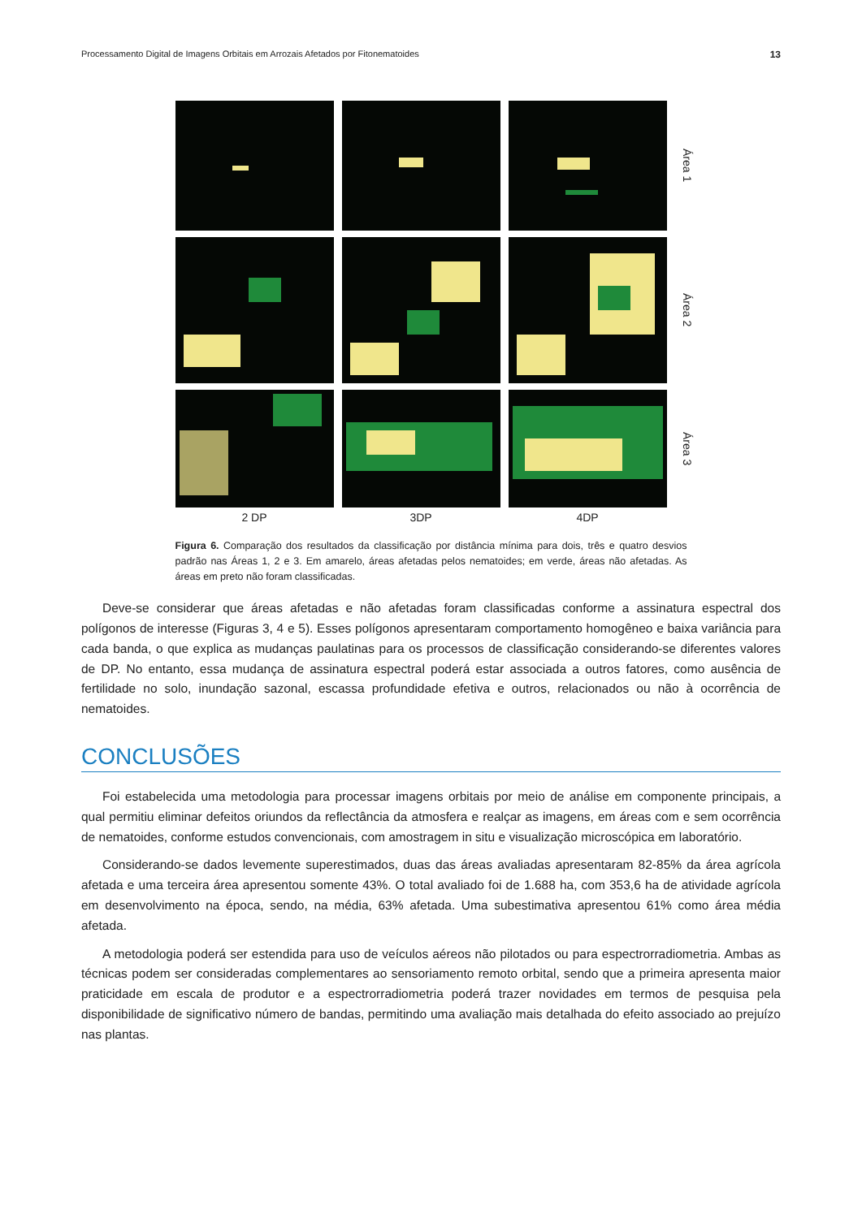Processamento Digital de Imagens Orbitais em Arrozais Afetados por Fitonematoides 13
Área 1
Área 2
Área 3
2 DP 3DP 4DP
Figura 6. Comparação dos resultados da classificação por distância mínima para dois, três e quatro desvios padrão nas Áreas 1, 2 e 3. Em amarelo, áreas afetadas pelos nematoides; em verde, áreas não afetadas. As áreas em preto não foram classificadas.
Deve-se considerar que áreas afetadas e não afetadas foram classificadas conforme a assinatura espectral dos polígonos de interesse (Figuras 3, 4 e 5). Esses polígonos apresentaram comportamento homogêneo e baixa variância para cada banda, o que explica as mudanças paulatinas para os processos de classificação considerando-se diferentes valores de DP. No entanto, essa mudança de assinatura espectral poderá estar associada a outros fatores, como ausência de fertilidade no solo, inundação sazonal, escassa profundidade efetiva e outros, relacionados ou não à ocorrência de nematoides.
CONCLUSÕES
Foi estabelecida uma metodologia para processar imagens orbitais por meio de análise em componente principais, a qual permitiu eliminar defeitos oriundos da reflectância da atmosfera e realçar as imagens, em áreas com e sem ocorrência de nematoides, conforme estudos convencionais, com amostragem in situ e visualização microscópica em laboratório.
Considerando-se dados levemente superestimados, duas das áreas avaliadas apresentaram 82-85% da área agrícola afetada e uma terceira área apresentou somente 43%. O total avaliado foi de 1.688 ha, com 353,6 ha de atividade agrícola em desenvolvimento na época, sendo, na média, 63% afetada. Uma subestimativa apresentou 61% como área média afetada.
A metodologia poderá ser estendida para uso de veículos aéreos não pilotados ou para espectrorradiometria. Ambas as técnicas podem ser consideradas complementares ao sensoriamento remoto orbital, sendo que a primeira apresenta maior praticidade em escala de produtor e a espectrorradiometria poderá trazer novidades em termos de pesquisa pela disponibilidade de significativo número de bandas, permitindo uma avaliação mais detalhada do efeito associado ao prejuízo nas plantas.